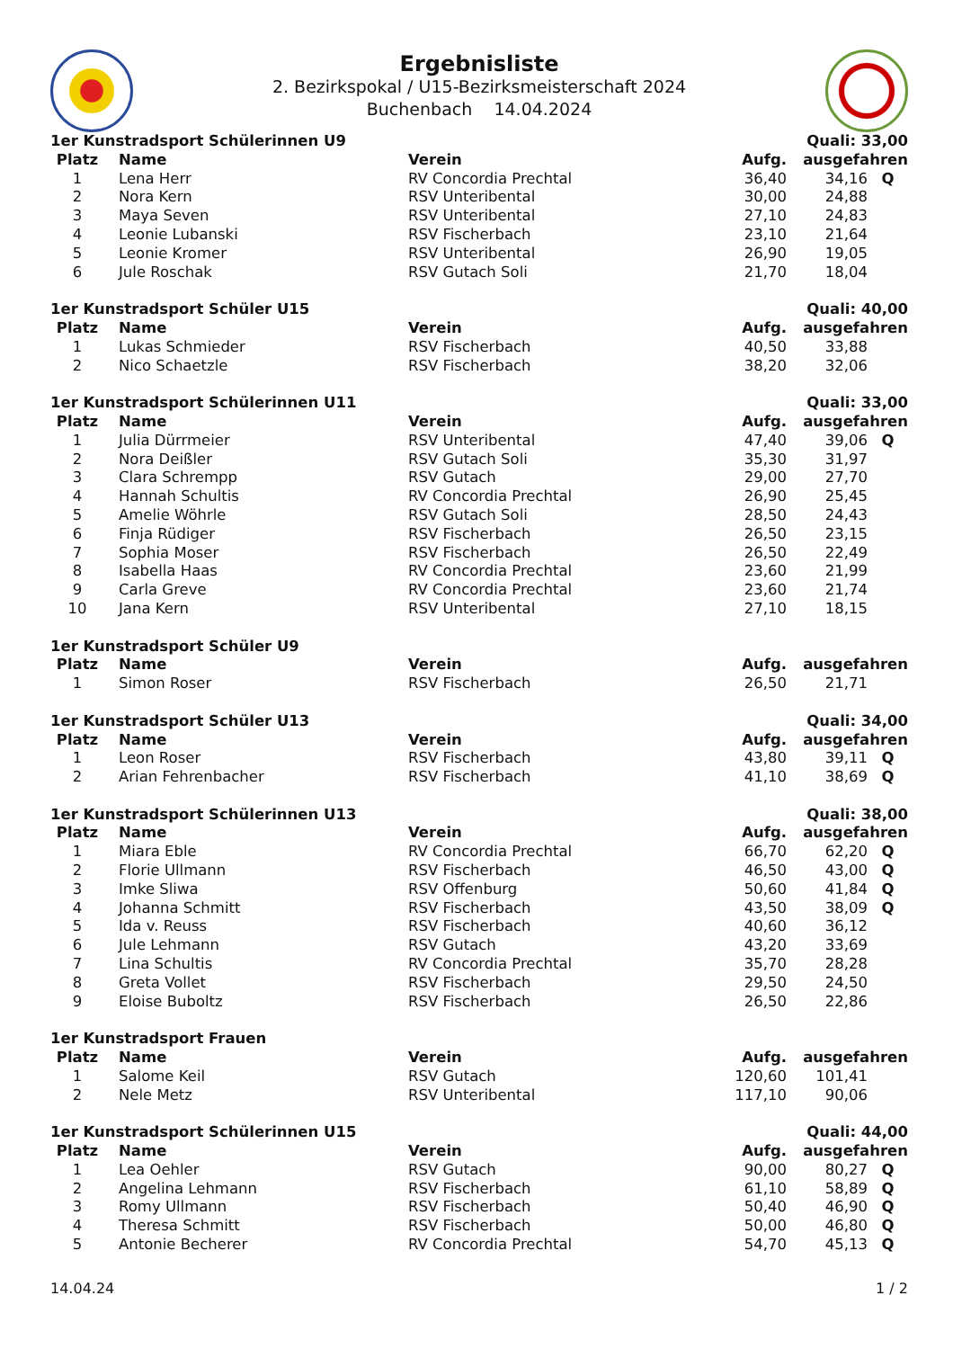Ergebnisliste
2. Bezirkspokal / U15-Bezirksmeisterschaft 2024
Buchenbach 14.04.2024
| 1er Kunstradsport Schülerinnen U9 | | | | Quali: 33,00 | |
| Platz | Name | Verein | Aufg. | ausgefahren | |
| 1 | Lena Herr | RV Concordia Prechtal | 36,40 | 34,16 | Q |
| 2 | Nora Kern | RSV Unteribental | 30,00 | 24,88 | |
| 3 | Maya Seven | RSV Unteribental | 27,10 | 24,83 | |
| 4 | Leonie Lubanski | RSV Fischerbach | 23,10 | 21,64 | |
| 5 | Leonie Kromer | RSV Unteribental | 26,90 | 19,05 | |
| 6 | Jule Roschak | RSV Gutach Soli | 21,70 | 18,04 | |
| 1er Kunstradsport Schüler U15 | | | | Quali: 40,00 | |
| Platz | Name | Verein | Aufg. | ausgefahren | |
| 1 | Lukas Schmieder | RSV Fischerbach | 40,50 | 33,88 | |
| 2 | Nico Schaetzle | RSV Fischerbach | 38,20 | 32,06 | |
| 1er Kunstradsport Schülerinnen U11 | | | | Quali: 33,00 | |
| Platz | Name | Verein | Aufg. | ausgefahren | |
| 1 | Julia Dürrmeier | RSV Unteribental | 47,40 | 39,06 | Q |
| 2 | Nora Deißler | RSV Gutach Soli | 35,30 | 31,97 | |
| 3 | Clara Schrempp | RSV Gutach | 29,00 | 27,70 | |
| 4 | Hannah Schultis | RV Concordia Prechtal | 26,90 | 25,45 | |
| 5 | Amelie Wöhrle | RSV Gutach Soli | 28,50 | 24,43 | |
| 6 | Finja Rüdiger | RSV Fischerbach | 26,50 | 23,15 | |
| 7 | Sophia Moser | RSV Fischerbach | 26,50 | 22,49 | |
| 8 | Isabella Haas | RV Concordia Prechtal | 23,60 | 21,99 | |
| 9 | Carla Greve | RV Concordia Prechtal | 23,60 | 21,74 | |
| 10 | Jana Kern | RSV Unteribental | 27,10 | 18,15 | |
| 1er Kunstradsport Schüler U9 | | | | | |
| Platz | Name | Verein | Aufg. | ausgefahren | |
| 1 | Simon Roser | RSV Fischerbach | 26,50 | 21,71 | |
| 1er Kunstradsport Schüler U13 | | | | Quali: 34,00 | |
| Platz | Name | Verein | Aufg. | ausgefahren | |
| 1 | Leon Roser | RSV Fischerbach | 43,80 | 39,11 | Q |
| 2 | Arian Fehrenbacher | RSV Fischerbach | 41,10 | 38,69 | Q |
| 1er Kunstradsport Schülerinnen U13 | | | | Quali: 38,00 | |
| Platz | Name | Verein | Aufg. | ausgefahren | |
| 1 | Miara Eble | RV Concordia Prechtal | 66,70 | 62,20 | Q |
| 2 | Florie Ullmann | RSV Fischerbach | 46,50 | 43,00 | Q |
| 3 | Imke Sliwa | RSV Offenburg | 50,60 | 41,84 | Q |
| 4 | Johanna Schmitt | RSV Fischerbach | 43,50 | 38,09 | Q |
| 5 | Ida v. Reuss | RSV Fischerbach | 40,60 | 36,12 | |
| 6 | Jule Lehmann | RSV Gutach | 43,20 | 33,69 | |
| 7 | Lina Schultis | RV Concordia Prechtal | 35,70 | 28,28 | |
| 8 | Greta Vollet | RSV Fischerbach | 29,50 | 24,50 | |
| 9 | Eloise Buboltz | RSV Fischerbach | 26,50 | 22,86 | |
| 1er Kunstradsport Frauen | | | | | |
| Platz | Name | Verein | Aufg. | ausgefahren | |
| 1 | Salome Keil | RSV Gutach | 120,60 | 101,41 | |
| 2 | Nele Metz | RSV Unteribental | 117,10 | 90,06 | |
| 1er Kunstradsport Schülerinnen U15 | | | | Quali: 44,00 | |
| Platz | Name | Verein | Aufg. | ausgefahren | |
| 1 | Lea Oehler | RSV Gutach | 90,00 | 80,27 | Q |
| 2 | Angelina Lehmann | RSV Fischerbach | 61,10 | 58,89 | Q |
| 3 | Romy Ullmann | RSV Fischerbach | 50,40 | 46,90 | Q |
| 4 | Theresa Schmitt | RSV Fischerbach | 50,00 | 46,80 | Q |
| 5 | Antonie Becherer | RV Concordia Prechtal | 54,70 | 45,13 | Q |
14.04.24 1 / 2